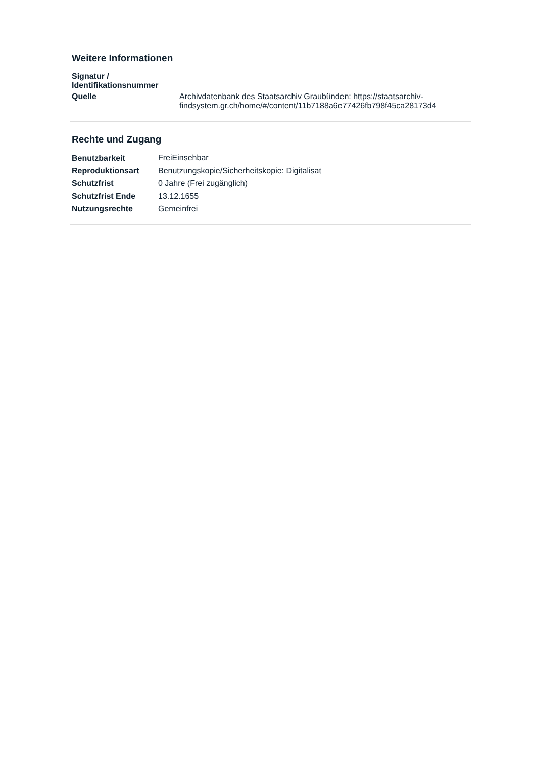Weitere Informationen
| Signatur / Identifikationsnummer | |
| Quelle | Archivdatenbank des Staatsarchiv Graubünden: https://staatsarchiv- findsystem.gr.ch/home/#/content/11b7188a6e77426fb798f45ca28173d4 |
Rechte und Zugang
| Benutzbarkeit | FreiEinsehbar |
| Reproduktionsart | Benutzungskopie/Sicherheitskopie: Digitalisat |
| Schutzfrist | 0 Jahre (Frei zugänglich) |
| Schutzfrist Ende | 13.12.1655 |
| Nutzungsrechte | Gemeinfrei |